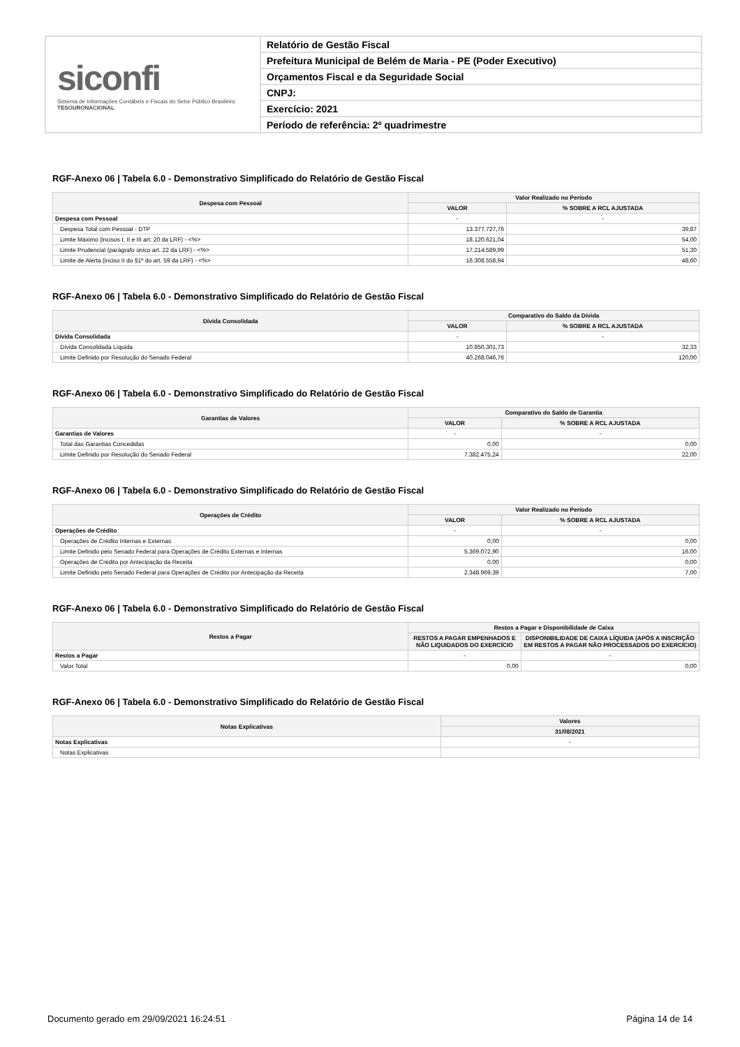siconfi
Sistema de Informações Contábeis e Fiscais do Setor Público Brasileiro
TESOURONACIONAL
Relatório de Gestão Fiscal
Prefeitura Municipal de Belém de Maria - PE (Poder Executivo)
Orçamentos Fiscal e da Seguridade Social
CNPJ:
Exercício: 2021
Período de referência: 2º quadrimestre
RGF-Anexo 06 | Tabela 6.0 - Demonstrativo Simplificado do Relatório de Gestão Fiscal
| Despesa com Pessoal | Valor Realizado no Período | |
| --- | --- | --- |
| | VALOR | % SOBRE A RCL AJUSTADA |
| Despesa com Pessoal | - | - |
| Despesa Total com Pessoal - DTP | 13.377.727,76 | 39,87 |
| Limite Máximo (incisos I, II e III art. 20 da LRF) - <%> | 18.120.621,04 | 54,00 |
| Limite Prudencial (parágrafo único art. 22 da LRF) - <%> | 17.214.589,99 | 51,30 |
| Limite de Alerta (inciso II do §1º do art. 59 da LRF) - <%> | 16.308.558,94 | 48,60 |
RGF-Anexo 06 | Tabela 6.0 - Demonstrativo Simplificado do Relatório de Gestão Fiscal
| Dívida Consolidada | Comparativo do Saldo da Dívida | |
| --- | --- | --- |
| | VALOR | % SOBRE A RCL AJUSTADA |
| Dívida Consolidada | - | - |
| Dívida Consolidada Líquida | 10.850.301,73 | 32,33 |
| Limite Definido por Resolução do Senado Federal | 40.268.046,76 | 120,00 |
RGF-Anexo 06 | Tabela 6.0 - Demonstrativo Simplificado do Relatório de Gestão Fiscal
| Garantias de Valores | Comparativo do Saldo de Garantia | |
| --- | --- | --- |
| | VALOR | % SOBRE A RCL AJUSTADA |
| Garantias de Valores | - | - |
| Total das Garantias Concedidas | 0,00 | 0,00 |
| Limite Definido por Resolução do Senado Federal | 7.382.475,24 | 22,00 |
RGF-Anexo 06 | Tabela 6.0 - Demonstrativo Simplificado do Relatório de Gestão Fiscal
| Operações de Crédito | Valor Realizado no Período | |
| --- | --- | --- |
| | VALOR | % SOBRE A RCL AJUSTADA |
| Operações de Crédito | - | - |
| Operações de Crédito Internas e Externas | 0,00 | 0,00 |
| Limite Definido pelo Senado Federal para Operações de Crédito Externas e Internas | 5.369.072,90 | 16,00 |
| Operações de Crédito por Antecipação da Receita | 0,00 | 0,00 |
| Limite Definido pelo Senado Federal para Operações de Crédito por Antecipação da Receita | 2.348.969,39 | 7,00 |
RGF-Anexo 06 | Tabela 6.0 - Demonstrativo Simplificado do Relatório de Gestão Fiscal
| Restos a Pagar | Restos a Pagar e Disponibilidade de Caixa | |
| --- | --- | --- |
| | RESTOS A PAGAR EMPENHADOS E NÃO LIQUIDADOS DO EXERCÍCIO | DISPONIBILIDADE DE CAIXA LÍQUIDA (APÓS A INSCRIÇÃO EM RESTOS A PAGAR NÃO PROCESSADOS DO EXERCÍCIO) |
| Restos a Pagar | - | - |
| Valor Total | 0,00 | 0,00 |
RGF-Anexo 06 | Tabela 6.0 - Demonstrativo Simplificado do Relatório de Gestão Fiscal
| Notas Explicativas | Valores |
| --- | --- |
| | 31/08/2021 |
| Notas Explicativas | - |
| Notas Explicativas | |
Documento gerado em 29/09/2021 16:24:51 Página 14 de 14